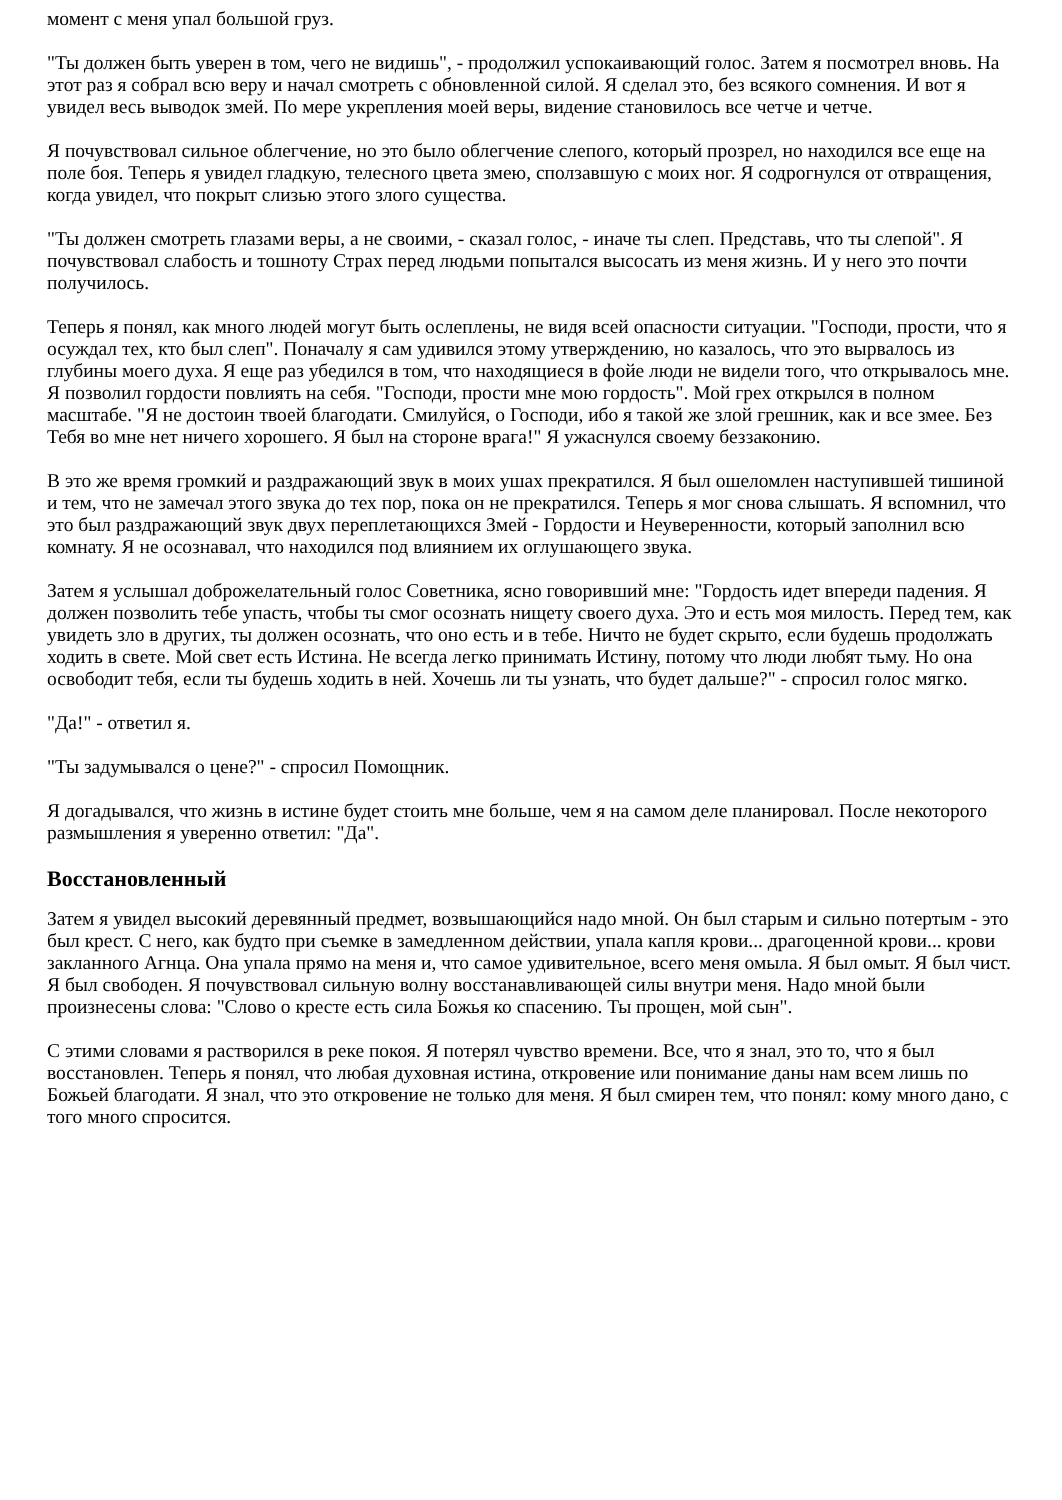момент с меня упал большой груз.
"Ты должен быть уверен в том, чего не видишь", - продолжил успокаивающий голос. Затем я посмотрел вновь. На этот раз я собрал всю веру и начал смотреть с обновленной силой. Я сделал это, без всякого сомнения. И вот я увидел весь выводок змей. По мере укрепления моей веры, видение становилось все четче и четче.
Я почувствовал сильное облегчение, но это было облегчение слепого, который прозрел, но находился все еще на поле боя. Теперь я увидел гладкую, телесного цвета змею, сползавшую с моих ног. Я содрогнулся от отвращения, когда увидел, что покрыт слизью этого злого существа.
"Ты должен смотреть глазами веры, а не своими, - сказал голос, - иначе ты слеп. Представь, что ты слепой". Я почувствовал слабость и тошноту Страх перед людьми попытался высосать из меня жизнь. И у него это почти получилось.
Теперь я понял, как много людей могут быть ослеплены, не видя всей опасности ситуации. "Господи, прости, что я осуждал тех, кто был слеп". Поначалу я сам удивился этому утверждению, но казалось, что это вырвалось из глубины моего духа. Я еще раз убедился в том, что находящиеся в фойе люди не видели того, что открывалось мне. Я позволил гордости повлиять на себя. "Господи, прости мне мою гордость". Мой грех открылся в полном масштабе. "Я не достоин твоей благодати. Смилуйся, о Господи, ибо я такой же злой грешник, как и все змее. Без Тебя во мне нет ничего хорошего. Я был на стороне врага!" Я ужаснулся своему беззаконию.
В это же время громкий и раздражающий звук в моих ушах прекратился. Я был ошеломлен наступившей тишиной и тем, что не замечал этого звука до тех пор, пока он не прекратился. Теперь я мог снова слышать. Я вспомнил, что это был раздражающий звук двух переплетающихся Змей - Гордости и Неуверенности, который заполнил всю комнату. Я не осознавал, что находился под влиянием их оглушающего звука.
Затем я услышал доброжелательный голос Советника, ясно говоривший мне: "Гордость идет впереди падения. Я должен позволить тебе упасть, чтобы ты смог осознать нищету своего духа. Это и есть моя милость. Перед тем, как увидеть зло в других, ты должен осознать, что оно есть и в тебе. Ничто не будет скрыто, если будешь продолжать ходить в свете. Мой свет есть Истина. Не всегда легко принимать Истину, потому что люди любят тьму. Но она освободит тебя, если ты будешь ходить в ней. Хочешь ли ты узнать, что будет дальше?" - спросил голос мягко.
"Да!" - ответил я.
"Ты задумывался о цене?" - спросил Помощник.
Я догадывался, что жизнь в истине будет стоить мне больше, чем я на самом деле планировал. После некоторого размышления я уверенно ответил: "Да".
Восстановленный
Затем я увидел высокий деревянный предмет, возвышающийся надо мной. Он был старым и сильно потертым - это был крест. С него, как будто при съемке в замедленном действии, упала капля крови... драгоценной крови... крови закланного Агнца. Она упала прямо на меня и, что самое удивительное, всего меня омыла. Я был омыт. Я был чист. Я был свободен. Я почувствовал сильную волну восстанавливающей силы внутри меня. Надо мной были произнесены слова: "Слово о кресте есть сила Божья ко спасению. Ты прощен, мой сын".
С этими словами я растворился в реке покоя. Я потерял чувство времени. Все, что я знал, это то, что я был восстановлен. Теперь я понял, что любая духовная истина, откровение или понимание даны нам всем лишь по Божьей благодати. Я знал, что это откровение не только для меня. Я был смирен тем, что понял: кому много дано, с того много спросится.